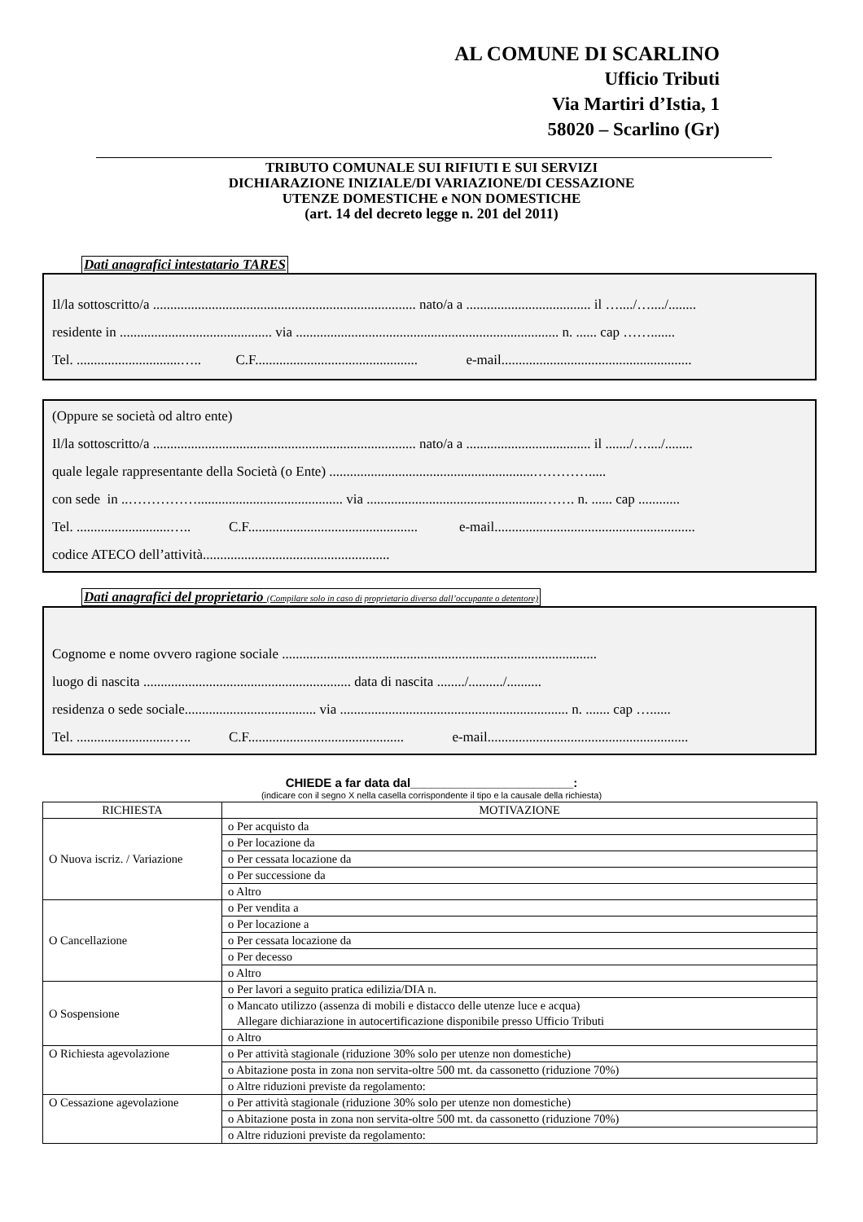AL COMUNE DI SCARLINO
Ufficio Tributi
Via Martiri d’Istia, 1
58020 – Scarlino (Gr)
TRIBUTO COMUNALE SUI RIFIUTI E SUI SERVIZI
DICHIARAZIONE INIZIALE/DI VARIAZIONE/DI CESSAZIONE
UTENZE DOMESTICHE e NON DOMESTICHE
(art. 14 del decreto legge n. 201 del 2011)
Dati anagrafici intestatario TARES
Il/la sottoscritto/a ............................................................................ nato/a a .................................... il …..../…..../........
residente in ............................................ via ............................................................................ n. ...... cap …….......
Tel. ..............................….. C.F............................................... e-mail.......................................................
(Oppure se società od altro ente)
Il/la sottoscritto/a ............................................................................ nato/a a .................................... il ......./…..../........
quale legale rappresentante della Società (o Ente) ...........................................................………….....
con sede in ..…………….......................................... via ...................................................……. n. ...... cap ............
Tel. ...........................….. C.F................................................. e-mail..........................................................
codice ATECO dell’attività......................................................
Dati anagrafici del proprietario (Compilare solo in caso di proprietario diverso dall’occupante o detentore)
Cognome e nome ovvero ragione sociale ...........................................................................................
luogo di nascita ............................................................ data di nascita ......../........../..........
residenza o sede sociale...................................... via .................................................................. n. ....... cap …......
Tel. ...........................….. C.F............................................. e-mail..........................................................
CHIEDE a far data dal________________________:
(indicare con il segno X nella casella corrispondente il tipo e la causale della richiesta)
| RICHIESTA | MOTIVAZIONE |
| --- | --- |
| O Nuova iscriz. / Variazione | o Per acquisto da |
| | o Per locazione da |
| | o Per cessata locazione da |
| | o Per successione da |
| | o Altro |
| O Cancellazione | o Per vendita a |
| | o Per locazione a |
| | o Per cessata locazione da |
| | o Per decesso |
| | o Altro |
| O Sospensione | o Per lavori a seguito pratica edilizia/DIA n. |
| | o Mancato utilizzo (assenza di mobili e distacco delle utenze luce e acqua) Allegare dichiarazione in autocertificazione disponibile presso Ufficio Tributi |
| | o Altro |
| O Richiesta agevolazione | o Per attività stagionale (riduzione 30% solo per utenze non domestiche) |
| | o Abitazione posta in zona non servita-oltre 500 mt. da cassonetto (riduzione 70%) |
| | o Altre riduzioni previste da regolamento: |
| O Cessazione agevolazione | o Per attività stagionale (riduzione 30% solo per utenze non domestiche) |
| | o Abitazione posta in zona non servita-oltre 500 mt. da cassonetto (riduzione 70%) |
| | o Altre riduzioni previste da regolamento: |